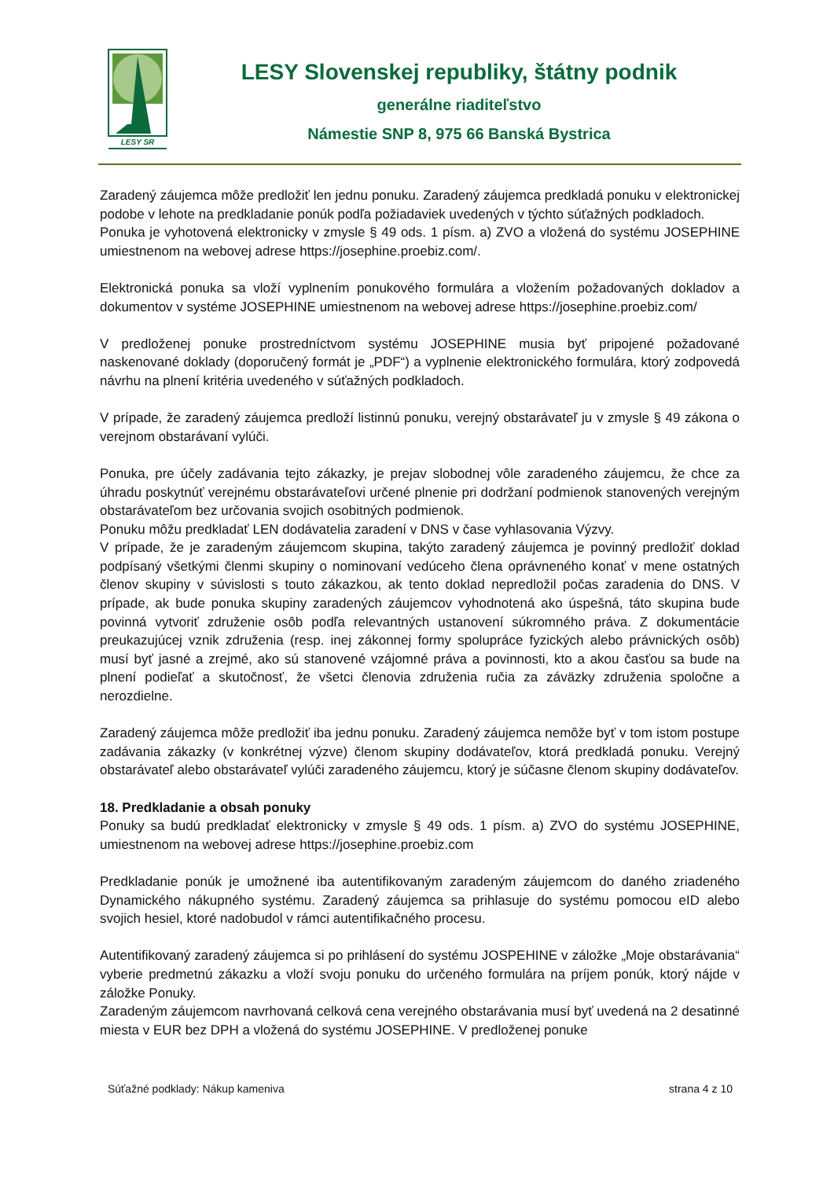LESY SR
LESY Slovenskej republiky, štátny podnik
generálne riaditeľstvo
Námestie SNP 8, 975 66 Banská Bystrica
Zaradený záujemca môže predložiť len jednu ponuku. Zaradený záujemca predkladá ponuku v elektronickej podobe v lehote na predkladanie ponúk podľa požiadaviek uvedených v týchto súťažných podkladoch.
Ponuka je vyhotovená elektronicky v zmysle § 49 ods. 1 písm. a) ZVO a vložená do systému JOSEPHINE umiestnenom na webovej adrese https://josephine.proebiz.com/.
Elektronická ponuka sa vloží vyplnením ponukového formulára a vložením požadovaných dokladov a dokumentov v systéme JOSEPHINE umiestnenom na webovej adrese https://josephine.proebiz.com/
V predloženej ponuke prostredníctvom systému JOSEPHINE musia byť pripojené požadované naskenované doklady (doporučený formát je „PDF“) a vyplnenie elektronického formulára, ktorý zodpovedá návrhu na plnení kritéria uvedeného v súťažných podkladoch.
V prípade, že zaradený záujemca predloží listinnú ponuku, verejný obstarávateľ ju v zmysle § 49 zákona o verejnom obstarávaní vylúči.
Ponuka, pre účely zadávania tejto zákazky, je prejav slobodnej vôle zaradeného záujemcu, že chce za úhradu poskytnúť verejnému obstarávateľovi určené plnenie pri dodržaní podmienok stanovených verejným obstarávateľom bez určovania svojich osobitných podmienok.
Ponuku môžu predkladať LEN dodávatelia zaradení v DNS v čase vyhlasovania Výzvy.
V prípade, že je zaradeným záujemcom skupina, takýto zaradený záujemca je povinný predložiť doklad podpísaný všetkými členmi skupiny o nominovaní vedúceho člena oprávneného konať v mene ostatných členov skupiny v súvislosti s touto zákazkou, ak tento doklad nepredložil počas zaradenia do DNS. V prípade, ak bude ponuka skupiny zaradených záujemcov vyhodnotená ako úspešná, táto skupina bude povinná vytvoriť združenie osôb podľa relevantných ustanovení súkromného práva. Z dokumentácie preukazujúcej vznik združenia (resp. inej zákonnej formy spolupráce fyzických alebo právnických osôb) musí byť jasné a zrejmé, ako sú stanovené vzájomné práva a povinnosti, kto a akou časťou sa bude na plnení podieľať a skutočnosť, že všetci členovia združenia ručia za záväzky združenia spoločne a nerozdielne.
Zaradený záujemca môže predložiť iba jednu ponuku. Zaradený záujemca nemôže byť v tom istom postupe zadávania zákazky (v konkrétnej výzve) členom skupiny dodávateľov, ktorá predkladá ponuku. Verejný obstarávateľ alebo obstarávateľ vylúči zaradeného záujemcu, ktorý je súčasne členom skupiny dodávateľov.
18. Predkladanie a obsah ponuky
Ponuky sa budú predkladať elektronicky v zmysle § 49 ods. 1 písm. a) ZVO do systému JOSEPHINE, umiestnenom na webovej adrese https://josephine.proebiz.com
Predkladanie ponúk je umožnené iba autentifikovaným zaradeným záujemcom do daného zriadeného Dynamického nákupného systému. Zaradený záujemca sa prihlasuje do systému pomocou eID alebo svojich hesiel, ktoré nadobudol v rámci autentifikačného procesu.
Autentifikovaný zaradený záujemca si po prihlásení do systému JOSPEHINE v záložke „Moje obstarávania“ vyberie predmetnú zákazku a vloží svoju ponuku do určeného formulára na príjem ponúk, ktorý nájde v záložke Ponuky.
Zaradeným záujemcom navrhovaná celková cena verejného obstarávania musí byť uvedená na 2 desatinné miesta v EUR bez DPH a vložená do systému JOSEPHINE. V predloženej ponuke
Súťažné podklady: Nákup kameniva strana 4 z 10